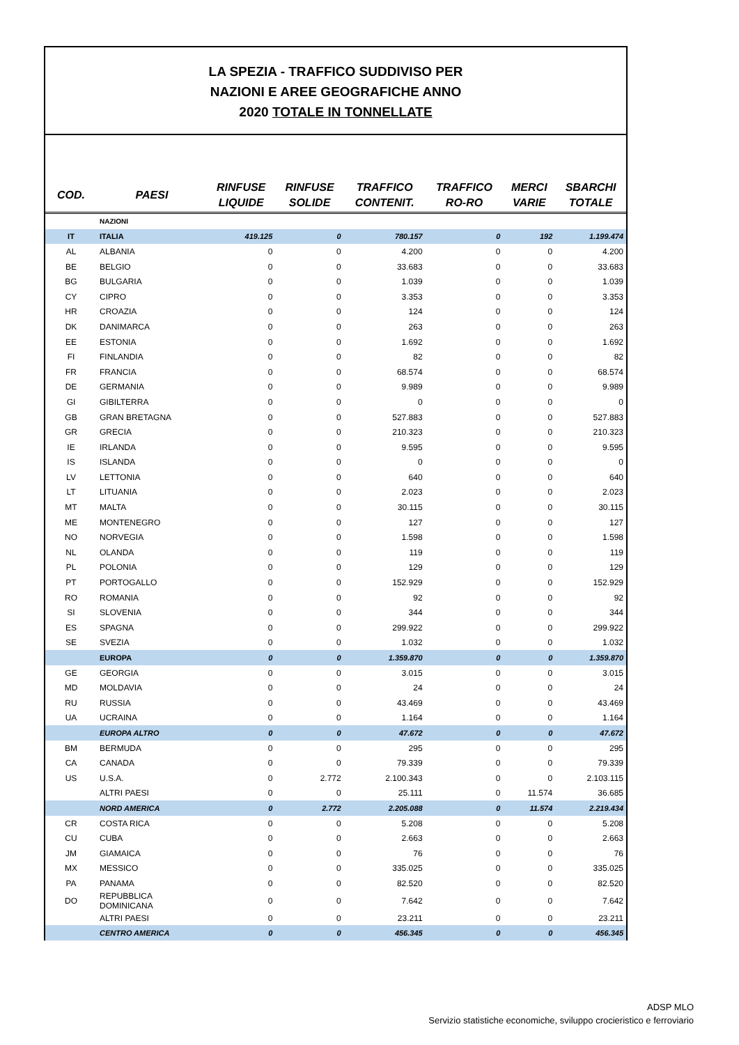LA SPEZIA - TRAFFICO SUDDIVISO PER
NAZIONI E AREE GEOGRAFICHE ANNO
2020 TOTALE IN TONNELLATE
| COD. | PAESI | RINFUSE LIQUIDE | RINFUSE SOLIDE | TRAFFICO CONTENIT. | TRAFFICO RO-RO | MERCI VARIE | SBARCHI TOTALE |
| --- | --- | --- | --- | --- | --- | --- | --- |
| | NAZIONI | | | | | | |
| IT | ITALIA | 419.125 | 0 | 780.157 | 0 | 192 | 1.199.474 |
| AL | ALBANIA | 0 | 0 | 4.200 | 0 | 0 | 4.200 |
| BE | BELGIO | 0 | 0 | 33.683 | 0 | 0 | 33.683 |
| BG | BULGARIA | 0 | 0 | 1.039 | 0 | 0 | 1.039 |
| CY | CIPRO | 0 | 0 | 3.353 | 0 | 0 | 3.353 |
| HR | CROAZIA | 0 | 0 | 124 | 0 | 0 | 124 |
| DK | DANIMARCA | 0 | 0 | 263 | 0 | 0 | 263 |
| EE | ESTONIA | 0 | 0 | 1.692 | 0 | 0 | 1.692 |
| FI | FINLANDIA | 0 | 0 | 82 | 0 | 0 | 82 |
| FR | FRANCIA | 0 | 0 | 68.574 | 0 | 0 | 68.574 |
| DE | GERMANIA | 0 | 0 | 9.989 | 0 | 0 | 9.989 |
| GI | GIBILTERRA | 0 | 0 | 0 | 0 | 0 | 0 |
| GB | GRAN BRETAGNA | 0 | 0 | 527.883 | 0 | 0 | 527.883 |
| GR | GRECIA | 0 | 0 | 210.323 | 0 | 0 | 210.323 |
| IE | IRLANDA | 0 | 0 | 9.595 | 0 | 0 | 9.595 |
| IS | ISLANDA | 0 | 0 | 0 | 0 | 0 | 0 |
| LV | LETTONIA | 0 | 0 | 640 | 0 | 0 | 640 |
| LT | LITUANIA | 0 | 0 | 2.023 | 0 | 0 | 2.023 |
| MT | MALTA | 0 | 0 | 30.115 | 0 | 0 | 30.115 |
| ME | MONTENEGRO | 0 | 0 | 127 | 0 | 0 | 127 |
| NO | NORVEGIA | 0 | 0 | 1.598 | 0 | 0 | 1.598 |
| NL | OLANDA | 0 | 0 | 119 | 0 | 0 | 119 |
| PL | POLONIA | 0 | 0 | 129 | 0 | 0 | 129 |
| PT | PORTOGALLO | 0 | 0 | 152.929 | 0 | 0 | 152.929 |
| RO | ROMANIA | 0 | 0 | 92 | 0 | 0 | 92 |
| SI | SLOVENIA | 0 | 0 | 344 | 0 | 0 | 344 |
| ES | SPAGNA | 0 | 0 | 299.922 | 0 | 0 | 299.922 |
| SE | SVEZIA | 0 | 0 | 1.032 | 0 | 0 | 1.032 |
| | EUROPA | 0 | 0 | 1.359.870 | 0 | 0 | 1.359.870 |
| GE | GEORGIA | 0 | 0 | 3.015 | 0 | 0 | 3.015 |
| MD | MOLDAVIA | 0 | 0 | 24 | 0 | 0 | 24 |
| RU | RUSSIA | 0 | 0 | 43.469 | 0 | 0 | 43.469 |
| UA | UCRAINA | 0 | 0 | 1.164 | 0 | 0 | 1.164 |
| | EUROPA ALTRO | 0 | 0 | 47.672 | 0 | 0 | 47.672 |
| BM | BERMUDA | 0 | 0 | 295 | 0 | 0 | 295 |
| CA | CANADA | 0 | 0 | 79.339 | 0 | 0 | 79.339 |
| US | U.S.A. | 0 | 2.772 | 2.100.343 | 0 | 0 | 2.103.115 |
| | ALTRI PAESI | 0 | 0 | 25.111 | 0 | 11.574 | 36.685 |
| | NORD AMERICA | 0 | 2.772 | 2.205.088 | 0 | 11.574 | 2.219.434 |
| CR | COSTA RICA | 0 | 0 | 5.208 | 0 | 0 | 5.208 |
| CU | CUBA | 0 | 0 | 2.663 | 0 | 0 | 2.663 |
| JM | GIAMAICA | 0 | 0 | 76 | 0 | 0 | 76 |
| MX | MESSICO | 0 | 0 | 335.025 | 0 | 0 | 335.025 |
| PA | PANAMA | 0 | 0 | 82.520 | 0 | 0 | 82.520 |
| DO | REPUBBLICA DOMINICANA | 0 | 0 | 7.642 | 0 | 0 | 7.642 |
| | ALTRI PAESI | 0 | 0 | 23.211 | 0 | 0 | 23.211 |
| | CENTRO AMERICA | 0 | 0 | 456.345 | 0 | 0 | 456.345 |
ADSP MLO
Servizio statistiche economiche, sviluppo crocieristico e ferroviario